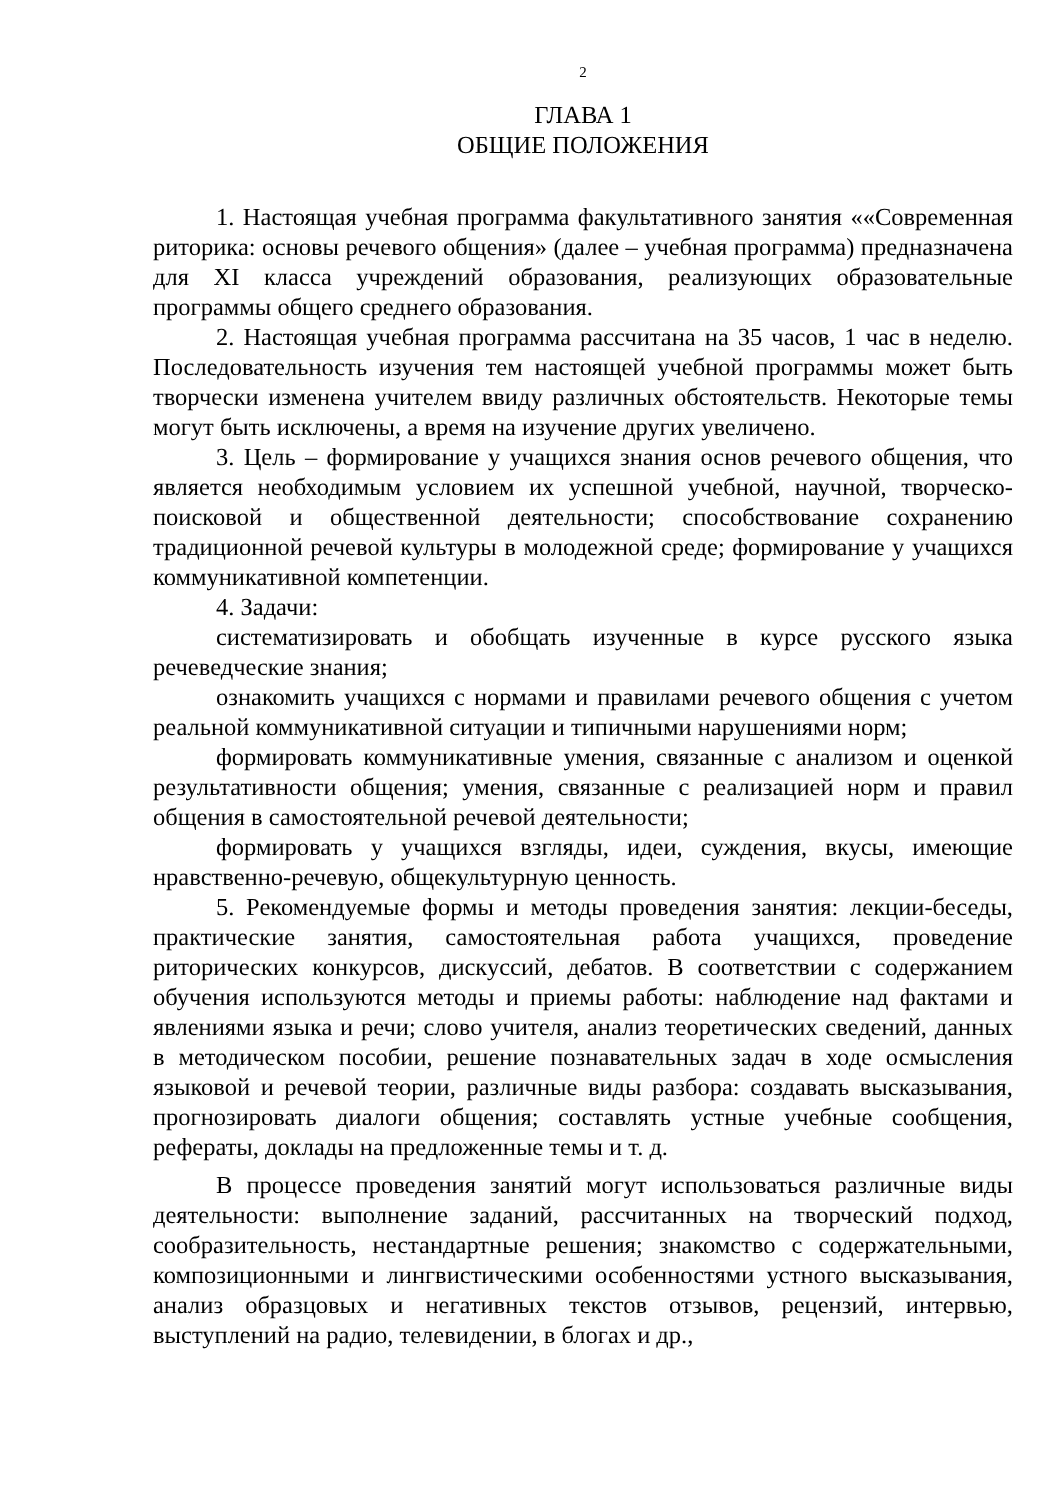2
ГЛАВА 1
ОБЩИЕ ПОЛОЖЕНИЯ
1. Настоящая учебная программа факультативного занятия ««Современная риторика: основы речевого общения» (далее – учебная программа) предназначена для XI класса учреждений образования, реализующих образовательные программы общего среднего образования.
2. Настоящая учебная программа рассчитана на 35 часов, 1 час в неделю. Последовательность изучения тем настоящей учебной программы может быть творчески изменена учителем ввиду различных обстоятельств. Некоторые темы могут быть исключены, а время на изучение других увеличено.
3. Цель – формирование у учащихся знания основ речевого общения, что является необходимым условием их успешной учебной, научной, творческо-поисковой и общественной деятельности; способствование сохранению традиционной речевой культуры в молодежной среде; формирование у учащихся коммуникативной компетенции.
4. Задачи:
систематизировать и обобщать изученные в курсе русского языка речеведческие знания;
ознакомить учащихся с нормами и правилами речевого общения с учетом реальной коммуникативной ситуации и типичными нарушениями норм;
формировать коммуникативные умения, связанные с анализом и оценкой результативности общения; умения, связанные с реализацией норм и правил общения в самостоятельной речевой деятельности;
формировать у учащихся взгляды, идеи, суждения, вкусы, имеющие нравственно-речевую, общекультурную ценность.
5. Рекомендуемые формы и методы проведения занятия: лекции-беседы, практические занятия, самостоятельная работа учащихся, проведение риторических конкурсов, дискуссий, дебатов. В соответствии с содержанием обучения используются методы и приемы работы: наблюдение над фактами и явлениями языка и речи; слово учителя, анализ теоретических сведений, данных в методическом пособии, решение познавательных задач в ходе осмысления языковой и речевой теории, различные виды разбора: создавать высказывания, прогнозировать диалоги общения; составлять устные учебные сообщения, рефераты, доклады на предложенные темы и т. д.
В процессе проведения занятий могут использоваться различные виды деятельности: выполнение заданий, рассчитанных на творческий подход, сообразительность, нестандартные решения; знакомство с содержательными, композиционными и лингвистическими особенностями устного высказывания, анализ образцовых и негативных текстов отзывов, рецензий, интервью, выступлений на радио, телевидении, в блогах и др.,